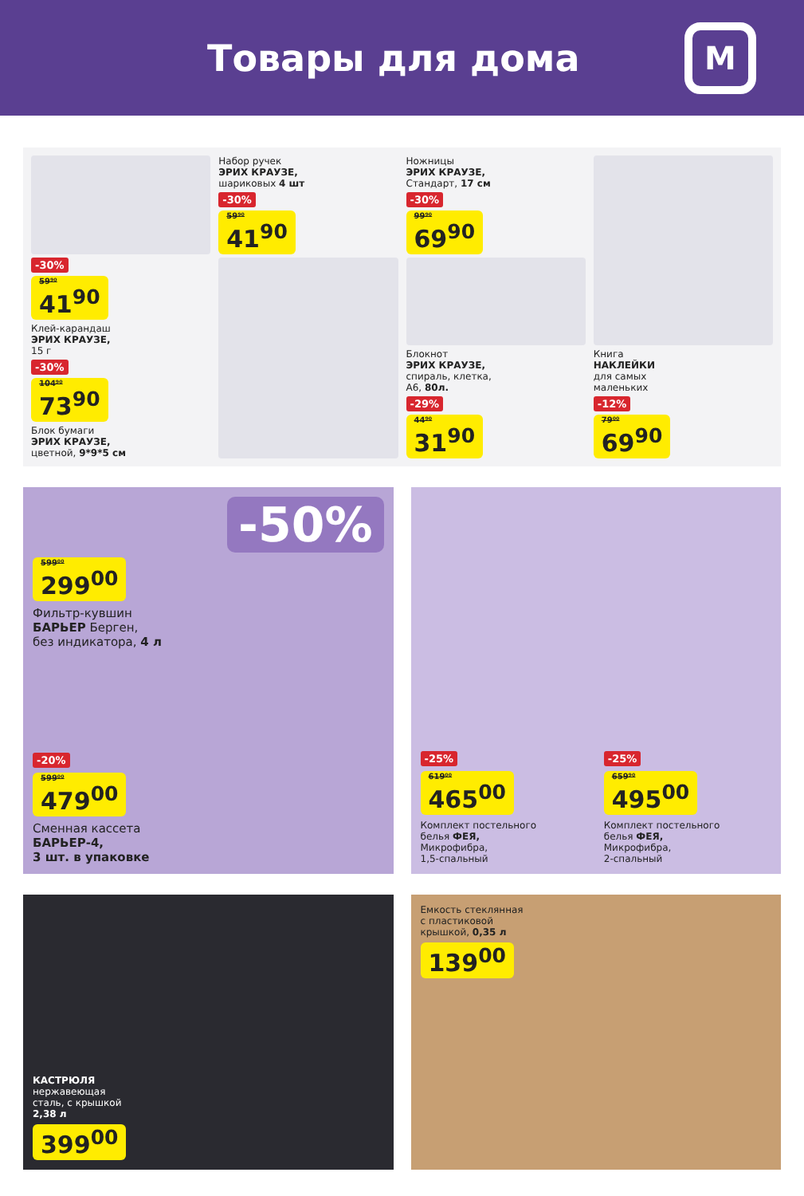Товары для дома
M
-30%
59⁹⁰
41<sup>90</sup>
Клей-карандаш
ЭРИХ КРАУЗЕ,
15 г
-30%
104⁹⁰
73<sup>90</sup>
Блок бумаги
ЭРИХ КРАУЗЕ,
цветной, 9*9*5 см
Набор ручек
ЭРИХ КРАУЗЕ,
шариковых 4 шт
-30%
59⁹⁰
41<sup>90</sup>
Ножницы
ЭРИХ КРАУЗЕ,
Стандарт, 17 см
-30%
99⁹⁰
69<sup>90</sup>
Блокнот
ЭРИХ КРАУЗЕ,
спираль, клетка,
А6, 80л.
-29%
44⁹⁰
31<sup>90</sup>
Книга
НАКЛЕЙКИ
для самых
маленьких
-12%
79⁰⁰
69<sup>90</sup>
-50%
599⁰⁰
299<sup>00</sup>
Фильтр-кувшин
БАРЬЕР Берген,
без индикатора, 4 л
-20%
599⁰⁰
479<sup>00</sup>
Сменная кассета
БАРЬЕР-4,
3 шт. в упаковке
-25%
619⁰⁰
465<sup>00</sup>
Комплект постельного
белья ФЕЯ,
Микрофибра,
1,5-спальный
-25%
659⁹⁰
495<sup>00</sup>
Комплект постельного
белья ФЕЯ,
Микрофибра,
2-спальный
КАСТРЮЛЯ
нержавеющая
сталь, с крышкой
2,38 л
399<sup>00</sup>
Емкость стеклянная
с пластиковой
крышкой, 0,35 л
139<sup>00</sup>